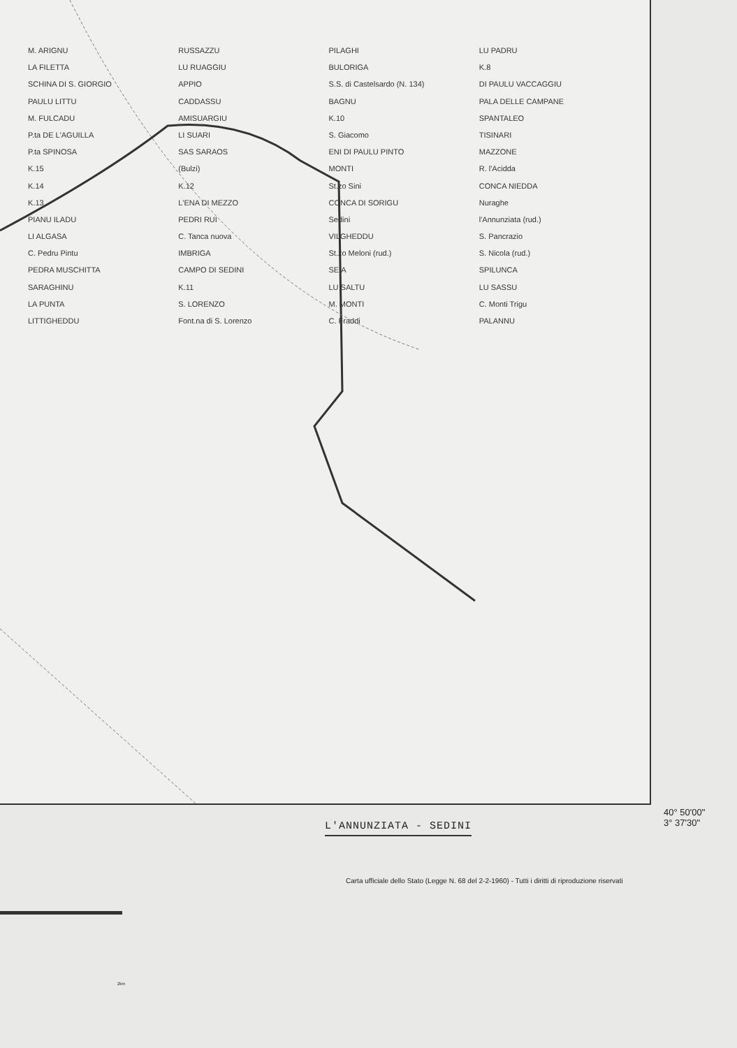M. ARIGNU
LA FILETTA
SCHINA DI S. GIORGIO
PAULU LITTU
M. FULCADU
P.ta DE L'AGUILLA
P.ta SPINOSA
K.15
K.14
K.13
PIANU ILADU
LI ALGASA
C. Pedru Pintu
PEDRA MUSCHITTA
SARAGHINU
LA PUNTA
LITTIGHEDDU
RUSSAZZU
LU RUAGGIU
APPIO
CADDASSU
AMISUARGIU
LI SUARI
SAS SARAOS
(Bulzi)
K.12
L'ENA DI MEZZO
PEDRI RUI
C. Tanca nuova
IMBRIGA
CAMPO DI SEDINI
K.11
S. LORENZO
Font.na di S. Lorenzo
PILAGHI
BULORIGA
S.S. di Castelsardo (N. 134)
BAGNU
K.10
S. Giacomo
ENI DI PAULU PINTO
MONTI
St.zo Sini
CONCA DI SORIGU
Sedini
VILGHEDDU
St.zo Meloni (rud.)
SEIA
LU SALTU
M. MONTI
C. Fraddi
LU PADRU
K.8
DI PAULU VACCAGGIU
PALA DELLE CAMPANE
SPANTALEO
TISINARI
MAZZONE
R. l'Acidda
CONCA NIEDDA
Nuraghe
l'Annunziata (rud.)
S. Pancrazio
S. Nicola (rud.)
SPILUNCA
LU SASSU
C. Monti Trigu
PALANNU
40° 50'00"
3° 37'30"
L'ANNUNZIATA - SEDINI
Carta ufficiale dello Stato (Legge N. 68 del 2-2-1960) - Tutti i diritti di riproduzione riservati
2km